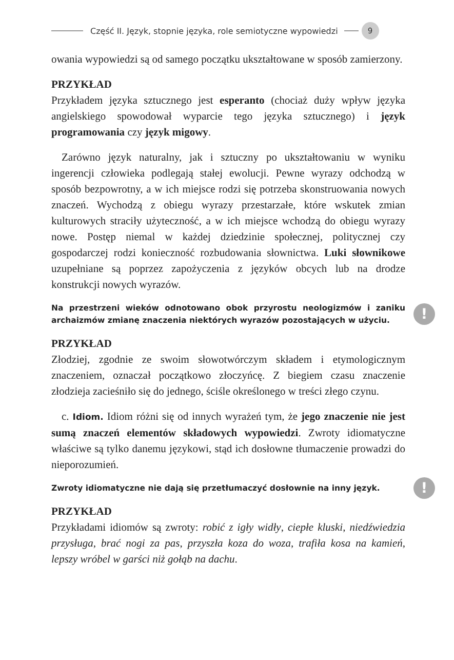Część II. Język, stopnie języka, role semiotyczne wypowiedzi 9
owania wypowiedzi są od samego początku ukształtowane w sposób zamierzony.
PRZYKŁAD
Przykładem języka sztucznego jest esperanto (chociaż duży wpływ języka angielskiego spowodował wyparcie tego języka sztucznego) i język programowania czy język migowy.
Zarówno język naturalny, jak i sztuczny po ukształtowaniu w wyniku ingerencji człowieka podlegają stałej ewolucji. Pewne wyrazy odchodzą w sposób bezpowrotny, a w ich miejsce rodzi się potrzeba skonstruowania nowych znaczeń. Wychodzą z obiegu wyrazy przestarzałe, które wskutek zmian kulturowych straciły użyteczność, a w ich miejsce wchodzą do obiegu wyrazy nowe. Postęp niemal w każdej dziedzinie społecznej, politycznej czy gospodarczej rodzi konieczność rozbudowania słownictwa. Luki słownikowe uzupełniane są poprzez zapożyczenia z języków obcych lub na drodze konstrukcji nowych wyrazów.
Na przestrzeni wieków odnotowano obok przyrostu neologizmów i zaniku archaizmów zmianę znaczenia niektórych wyrazów pozostających w użyciu.!
PRZYKŁAD
Złodziej, zgodnie ze swoim słowotwórczym składem i etymologicznym znaczeniem, oznaczał początkowo złoczyńcę. Z biegiem czasu znaczenie złodzieja zacieśniło się do jednego, ściśle określonego w treści złego czynu.
c. Idiom. Idiom różni się od innych wyrażeń tym, że jego znaczenie nie jest sumą znaczeń elementów składowych wypowiedzi. Zwroty idiomatyczne właściwe są tylko danemu językowi, stąd ich dosłowne tłumaczenie prowadzi do nieporozumień.
Zwroty idiomatyczne nie dają się przetłumaczyć dosłownie na inny język.!
PRZYKŁAD
Przykładami idiomów są zwroty: robić z igły widły, ciepłe kluski, niedźwiedzia przysługa, brać nogi za pas, przyszła koza do woza, trafiła kosa na kamień, lepszy wróbel w garści niż gołąb na dachu.